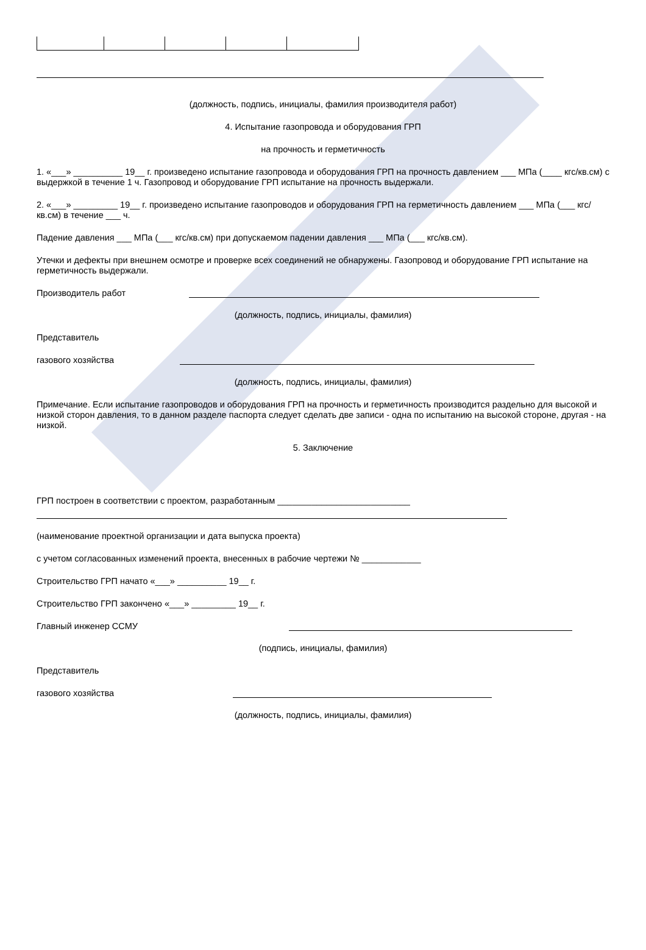(должность, подпись, инициалы, фамилия производителя работ)
4. Испытание газопровода и оборудования ГРП
на прочность и герметичность
1. «___» __________ 19__ г. произведено испытание газопровода и оборудования ГРП на прочность давлением ___ МПа (____ кгс/кв.см) с выдержкой в течение 1 ч. Газопровод и оборудование ГРП испытание на прочность выдержали.
2. «___» _________ 19__ г. произведено испытание газопроводов и оборудования ГРП на герметичность давлением ___ МПа (___ кгс/кв.см) в течение ___ ч.
Падение давления ___ МПа (___ кгс/кв.см) при допускаемом падении давления ___ МПа (___ кгс/кв.см).
Утечки и дефекты при внешнем осмотре и проверке всех соединений не обнаружены. Газопровод и оборудование ГРП испытание на герметичность выдержали.
Производитель работ
(должность, подпись, инициалы, фамилия)
Представитель
газового хозяйства
(должность, подпись, инициалы, фамилия)
Примечание. Если испытание газопроводов и оборудования ГРП на прочность и герметичность производится раздельно для высокой и низкой сторон давления, то в данном разделе паспорта следует сделать две записи - одна по испытанию на высокой стороне, другая - на низкой.
5. Заключение
ГРП построен в соответствии с проектом, разработанным ___________________________
(наименование проектной организации и дата выпуска проекта)
с учетом согласованных изменений проекта, внесенных в рабочие чертежи № ____________
Строительство ГРП начато «___» __________ 19__ г.
Строительство ГРП закончено «___» _________ 19__ г.
Главный инженер ССМУ
(подпись, инициалы, фамилия)
Представитель
газового хозяйства
(должность, подпись, инициалы, фамилия)